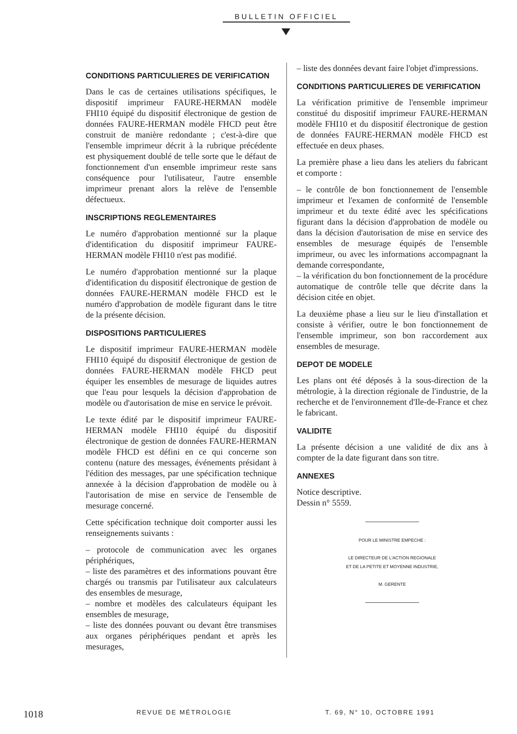BULLETIN OFFICIEL
CONDITIONS PARTICULIERES DE VERIFICATION
Dans le cas de certaines utilisations spécifiques, le dispositif imprimeur FAURE-HERMAN modèle FHI10 équipé du dispositif électronique de gestion de données FAURE-HERMAN modèle FHCD peut être construit de manière redondante ; c'est-à-dire que l'ensemble imprimeur décrit à la rubrique précédente est physiquement doublé de telle sorte que le défaut de fonctionnement d'un ensemble imprimeur reste sans conséquence pour l'utilisateur, l'autre ensemble imprimeur prenant alors la relève de l'ensemble défectueux.
INSCRIPTIONS REGLEMENTAIRES
Le numéro d'approbation mentionné sur la plaque d'identification du dispositif imprimeur FAURE-HERMAN modèle FHI10 n'est pas modifié.
Le numéro d'approbation mentionné sur la plaque d'identification du dispositif électronique de gestion de données FAURE-HERMAN modèle FHCD est le numéro d'approbation de modèle figurant dans le titre de la présente décision.
DISPOSITIONS PARTICULIERES
Le dispositif imprimeur FAURE-HERMAN modèle FHI10 équipé du dispositif électronique de gestion de données FAURE-HERMAN modèle FHCD peut équiper les ensembles de mesurage de liquides autres que l'eau pour lesquels la décision d'approbation de modèle ou d'autorisation de mise en service le prévoit.
Le texte édité par le dispositif imprimeur FAURE-HERMAN modèle FHI10 équipé du dispositif électronique de gestion de données FAURE-HERMAN modèle FHCD est défini en ce qui concerne son contenu (nature des messages, événements présidant à l'édition des messages, par une spécification technique annexée à la décision d'approbation de modèle ou à l'autorisation de mise en service de l'ensemble de mesurage concerné.
Cette spécification technique doit comporter aussi les renseignements suivants :
– protocole de communication avec les organes périphériques,
– liste des paramètres et des informations pouvant être chargés ou transmis par l'utilisateur aux calculateurs des ensembles de mesurage,
– nombre et modèles des calculateurs équipant les ensembles de mesurage,
– liste des données pouvant ou devant être transmises aux organes périphériques pendant et après les mesurages,
– liste des données devant faire l'objet d'impressions.
CONDITIONS PARTICULIERES DE VERIFICATION
La vérification primitive de l'ensemble imprimeur constitué du dispositif imprimeur FAURE-HERMAN modèle FHI10 et du dispositif électronique de gestion de données FAURE-HERMAN modèle FHCD est effectuée en deux phases.
La première phase a lieu dans les ateliers du fabricant et comporte :
– le contrôle de bon fonctionnement de l'ensemble imprimeur et l'examen de conformité de l'ensemble imprimeur et du texte édité avec les spécifications figurant dans la décision d'approbation de modèle ou dans la décision d'autorisation de mise en service des ensembles de mesurage équipés de l'ensemble imprimeur, ou avec les informations accompagnant la demande correspondante,
– la vérification du bon fonctionnement de la procédure automatique de contrôle telle que décrite dans la décision citée en objet.
La deuxième phase a lieu sur le lieu d'installation et consiste à vérifier, outre le bon fonctionnement de l'ensemble imprimeur, son bon raccordement aux ensembles de mesurage.
DEPOT DE MODELE
Les plans ont été déposés à la sous-direction de la métrologie, à la direction régionale de l'industrie, de la recherche et de l'environnement d'Ile-de-France et chez le fabricant.
VALIDITE
La présente décision a une validité de dix ans à compter de la date figurant dans son titre.
ANNEXES
Notice descriptive.
Dessin n° 5559.
POUR LE MINISTRE EMPECHE :
LE DIRECTEUR DE L'ACTION REGIONALE
ET DE LA PETITE ET MOYENNE INDUSTRIE,
M. GERENTE
1018 REVUE DE MÉTROLOGIE T. 69, N° 10, OCTOBRE 1991